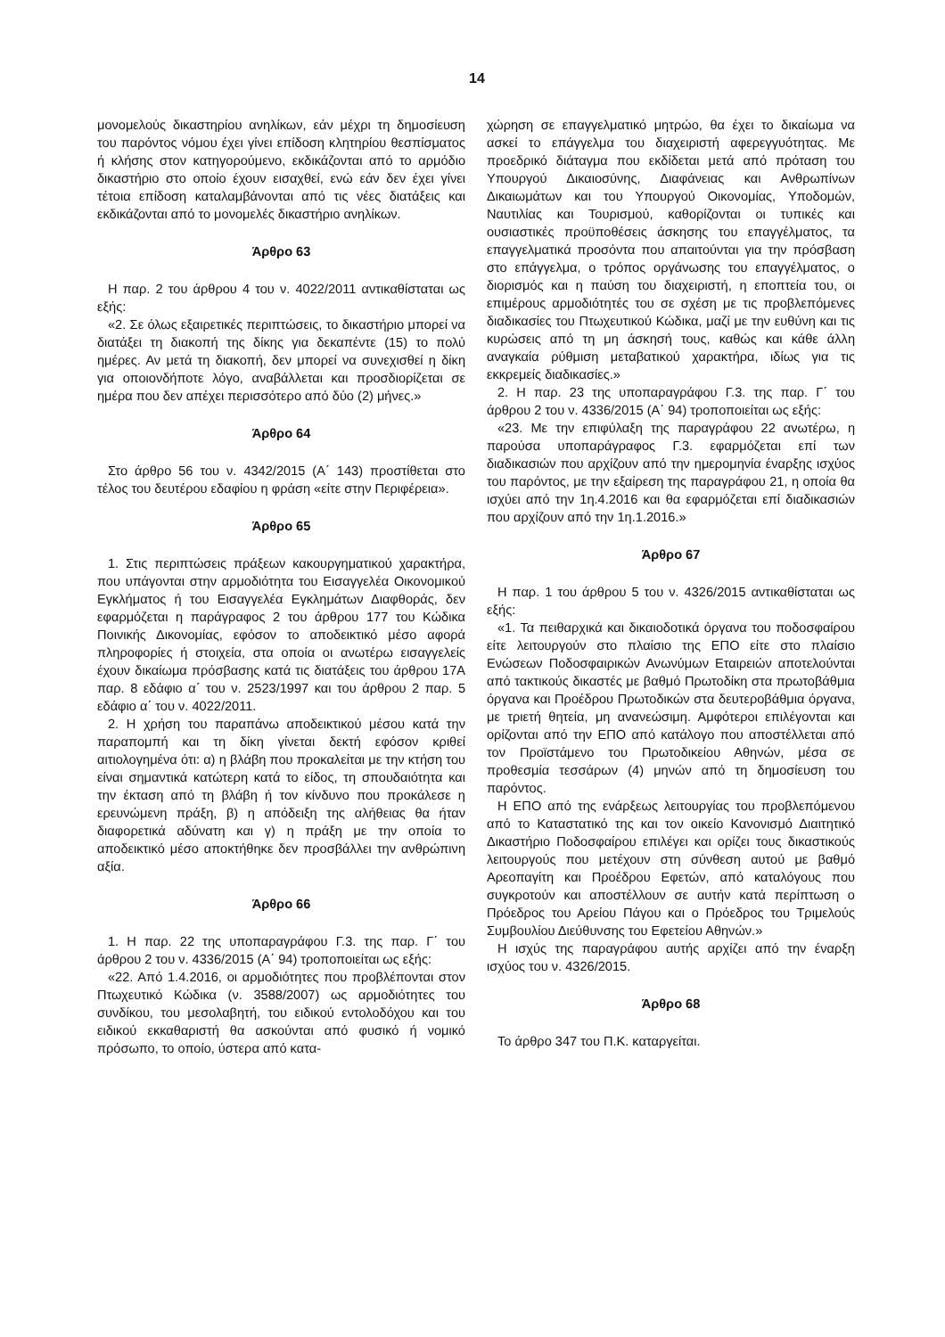14
μονομελούς δικαστηρίου ανηλίκων, εάν μέχρι τη δημοσίευση του παρόντος νόμου έχει γίνει επίδοση κλητηρίου θεσπίσματος ή κλήσης στον κατηγορούμενο, εκδικάζονται από το αρμόδιο δικαστήριο στο οποίο έχουν εισαχθεί, ενώ εάν δεν έχει γίνει τέτοια επίδοση καταλαμβάνονται από τις νέες διατάξεις και εκδικάζονται από το μονομελές δικαστήριο ανηλίκων.
Άρθρο 63
Η παρ. 2 του άρθρου 4 του ν. 4022/2011 αντικαθίσταται ως εξής:
«2. Σε όλως εξαιρετικές περιπτώσεις, το δικαστήριο μπορεί να διατάξει τη διακοπή της δίκης για δεκαπέντε (15) το πολύ ημέρες. Αν μετά τη διακοπή, δεν μπορεί να συνεχισθεί η δίκη για οποιονδήποτε λόγο, αναβάλλεται και προσδιορίζεται σε ημέρα που δεν απέχει περισσότερο από δύο (2) μήνες.»
Άρθρο 64
Στο άρθρο 56 του ν. 4342/2015 (Α΄ 143) προστίθεται στο τέλος του δευτέρου εδαφίου η φράση «είτε στην Περιφέρεια».
Άρθρο 65
1. Στις περιπτώσεις πράξεων κακουργηματικού χαρακτήρα, που υπάγονται στην αρμοδιότητα του Εισαγγελέα Οικονομικού Εγκλήματος ή του Εισαγγελέα Εγκλημάτων Διαφθοράς, δεν εφαρμόζεται η παράγραφος 2 του άρθρου 177 του Κώδικα Ποινικής Δικονομίας, εφόσον το αποδεικτικό μέσο αφορά πληροφορίες ή στοιχεία, στα οποία οι ανωτέρω εισαγγελείς έχουν δικαίωμα πρόσβασης κατά τις διατάξεις του άρθρου 17Α παρ. 8 εδάφιο α΄ του ν. 2523/1997 και του άρθρου 2 παρ. 5 εδάφιο α΄ του ν. 4022/2011.
2. Η χρήση του παραπάνω αποδεικτικού μέσου κατά την παραπομπή και τη δίκη γίνεται δεκτή εφόσον κριθεί αιτιολογημένα ότι: α) η βλάβη που προκαλείται με την κτήση του είναι σημαντικά κατώτερη κατά το είδος, τη σπουδαιότητα και την έκταση από τη βλάβη ή τον κίνδυνο που προκάλεσε η ερευνώμενη πράξη, β) η απόδειξη της αλήθειας θα ήταν διαφορετικά αδύνατη και γ) η πράξη με την οποία το αποδεικτικό μέσο αποκτήθηκε δεν προσβάλλει την ανθρώπινη αξία.
Άρθρο 66
1. Η παρ. 22 της υποπαραγράφου Γ.3. της παρ. Γ΄ του άρθρου 2 του ν. 4336/2015 (Α΄ 94) τροποποιείται ως εξής:
«22. Από 1.4.2016, οι αρμοδιότητες που προβλέπονται στον Πτωχευτικό Κώδικα (ν. 3588/2007) ως αρμοδιότητες του συνδίκου, του μεσολαβητή, του ειδικού εντολοδόχου και του ειδικού εκκαθαριστή θα ασκούνται από φυσικό ή νομικό πρόσωπο, το οποίο, ύστερα από κατα-
χώρηση σε επαγγελματικό μητρώο, θα έχει το δικαίωμα να ασκεί το επάγγελμα του διαχειριστή αφερεγγυότητας. Με προεδρικό διάταγμα που εκδίδεται μετά από πρόταση του Υπουργού Δικαιοσύνης, Διαφάνειας και Ανθρωπίνων Δικαιωμάτων και του Υπουργού Οικονομίας, Υποδομών, Ναυτιλίας και Τουρισμού, καθορίζονται οι τυπικές και ουσιαστικές προϋποθέσεις άσκησης του επαγγέλματος, τα επαγγελματικά προσόντα που απαιτούνται για την πρόσβαση στο επάγγελμα, ο τρόπος οργάνωσης του επαγγέλματος, ο διορισμός και η παύση του διαχειριστή, η εποπτεία του, οι επιμέρους αρμοδιότητές του σε σχέση με τις προβλεπόμενες διαδικασίες του Πτωχευτικού Κώδικα, μαζί με την ευθύνη και τις κυρώσεις από τη μη άσκησή τους, καθώς και κάθε άλλη αναγκαία ρύθμιση μεταβατικού χαρακτήρα, ιδίως για τις εκκρεμείς διαδικασίες.»
2. Η παρ. 23 της υποπαραγράφου Γ.3. της παρ. Γ΄ του άρθρου 2 του ν. 4336/2015 (Α΄ 94) τροποποιείται ως εξής:
«23. Με την επιφύλαξη της παραγράφου 22 ανωτέρω, η παρούσα υποπαράγραφος Γ.3. εφαρμόζεται επί των διαδικασιών που αρχίζουν από την ημερομηνία έναρξης ισχύος του παρόντος, με την εξαίρεση της παραγράφου 21, η οποία θα ισχύει από την 1η.4.2016 και θα εφαρμόζεται επί διαδικασιών που αρχίζουν από την 1η.1.2016.»
Άρθρο 67
Η παρ. 1 του άρθρου 5 του ν. 4326/2015 αντικαθίσταται ως εξής:
«1. Τα πειθαρχικά και δικαιοδοτικά όργανα του ποδοσφαίρου είτε λειτουργούν στο πλαίσιο της ΕΠΟ είτε στο πλαίσιο Ενώσεων Ποδοσφαιρικών Ανωνύμων Εταιρειών αποτελούνται από τακτικούς δικαστές με βαθμό Πρωτοδίκη στα πρωτοβάθμια όργανα και Προέδρου Πρωτοδικών στα δευτεροβάθμια όργανα, με τριετή θητεία, μη ανανεώσιμη. Αμφότεροι επιλέγονται και ορίζονται από την ΕΠΟ από κατάλογο που αποστέλλεται από τον Προϊστάμενο του Πρωτοδικείου Αθηνών, μέσα σε προθεσμία τεσσάρων (4) μηνών από τη δημοσίευση του παρόντος.
Η ΕΠΟ από της ενάρξεως λειτουργίας του προβλεπόμενου από το Καταστατικό της και τον οικείο Κανονισμό Διαιτητικό Δικαστήριο Ποδοσφαίρου επιλέγει και ορίζει τους δικαστικούς λειτουργούς που μετέχουν στη σύνθεση αυτού με βαθμό Αρεοπαγίτη και Προέδρου Εφετών, από καταλόγους που συγκροτούν και αποστέλλουν σε αυτήν κατά περίπτωση ο Πρόεδρος του Αρείου Πάγου και ο Πρόεδρος του Τριμελούς Συμβουλίου Διεύθυνσης του Εφετείου Αθηνών.»
Η ισχύς της παραγράφου αυτής αρχίζει από την έναρξη ισχύος του ν. 4326/2015.
Άρθρο 68
Το άρθρο 347 του Π.Κ. καταργείται.